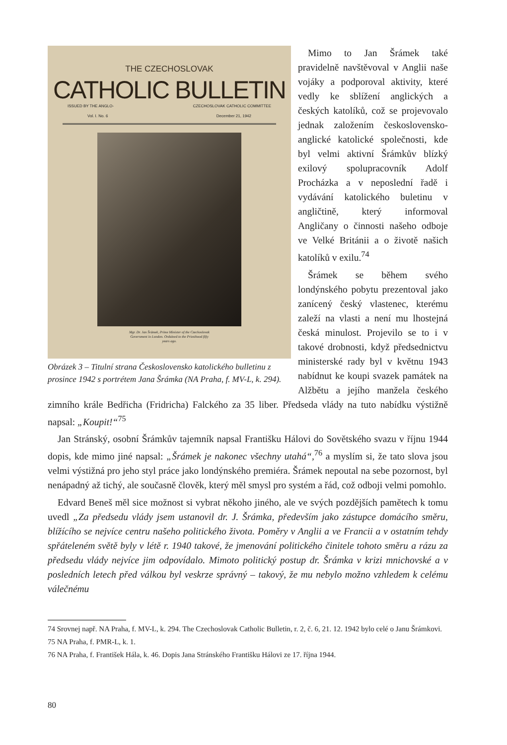THE CZECHOSLOVAK
CATHOLIC BULLETIN
ISSUED BY THE ANGLO- CZECHOSLOVAK CATHOLIC COMMITTEE
Vol. I. No. 6 December 21, 1942
Mgr. Dr. Jan Šrámek, Prime Minister of the Czechoslovak
Government in London. Ordained to the Priesthood fifty
years ago.
Obrázek 3 – Titulní strana Československo katolického bulletinu z prosince 1942 s portrétem Jana Šrámka (NA Praha, f. MV-L, k. 294).
Mimo to Jan Šrámek také pravidelně navštěvoval v Anglii naše vojáky a podporoval aktivity, které vedly ke sblížení anglických a českých katolíků, což se projevovalo jednak založením československo-anglické katolické společnosti, kde byl velmi aktivní Šrámkův blízký exilový spolupracovník Adolf Procházka a v neposlední řadě i vydávání katolického buletinu v angličtině, který informoval Angličany o činnosti našeho odboje ve Velké Británii a o životě našich katolíků v exilu.<sup>74</sup>
Šrámek se během svého londýnského pobytu prezentoval jako zanícený český vlastenec, kterému zaleží na vlasti a není mu lhostejná česká minulost. Projevilo se to i v takové drobnosti, když předsednictvu ministerské rady byl v květnu 1943 nabídnut ke koupi svazek památek na Alžbětu a jejího manžela českého zimního krále Bedřicha (Fridricha) Falckého za 35 liber. Předseda vlády na tuto nabídku výstižně napsal: „Koupit!“<sup>75</sup>
Jan Stránský, osobní Šrámkův tajemník napsal Františku Hálovi do Sovětského svazu v říjnu 1944 dopis, kde mimo jiné napsal: „Šrámek je nakonec všechny utahá“,<sup>76</sup> a myslím si, že tato slova jsou velmi výstižná pro jeho styl práce jako londýnského premiéra. Šrámek nepoutal na sebe pozornost, byl nenápadný až tichý, ale současně člověk, který měl smysl pro systém a řád, což odboji velmi pomohlo.
Edvard Beneš měl sice možnost si vybrat někoho jiného, ale ve svých pozdějších pamětech k tomu uvedl „Za předsedu vlády jsem ustanovil dr. J. Šrámka, především jako zástupce domácího směru, blížícího se nejvíce centru našeho politického života. Poměry v Anglii a ve Francii a v ostatním tehdy spřáteleném světě byly v létě r. 1940 takové, že jmenování politického činitele tohoto směru a rázu za předsedu vlády nejvíce jim odpovídalo. Mimoto politický postup dr. Šrámka v krizi mnichovské a v posledních letech před válkou byl veskrze správný – takový, že mu nebylo možno vzhledem k celému válečnému
74 Srovnej např. NA Praha, f. MV-L, k. 294. The Czechoslovak Catholic Bulletin, r. 2, č. 6, 21. 12. 1942 bylo celé o Janu Šrámkovi.
75 NA Praha, f. PMR-L, k. 1.
76 NA Praha, f. František Hála, k. 46. Dopis Jana Stránského Františku Hálovi ze 17. října 1944.
80